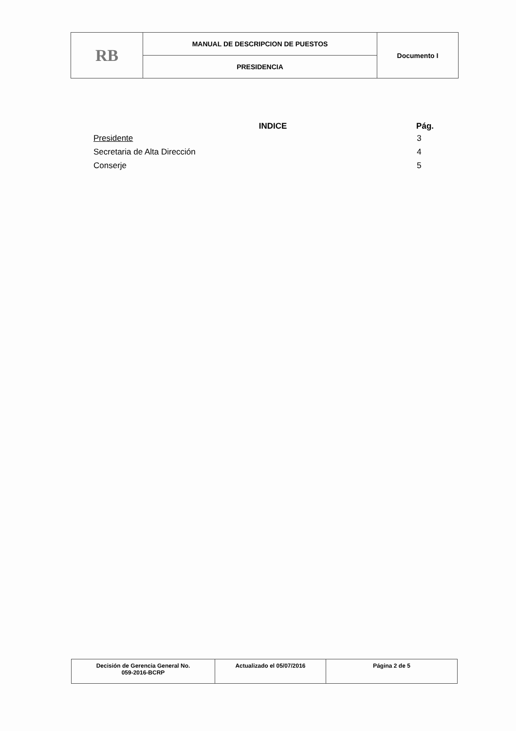| RB | MANUAL DE DESCRIPCION DE PUESTOS | Documento I |
| | PRESIDENCIA | |
| INDICE | Pág. |
| --- | --- |
| Presidente | 3 |
| Secretaria de Alta Dirección | 4 |
| Conserje | 5 |
| Decisión de Gerencia General No. 059-2016-BCRP | Actualizado el 05/07/2016 | Página 2 de 5 |